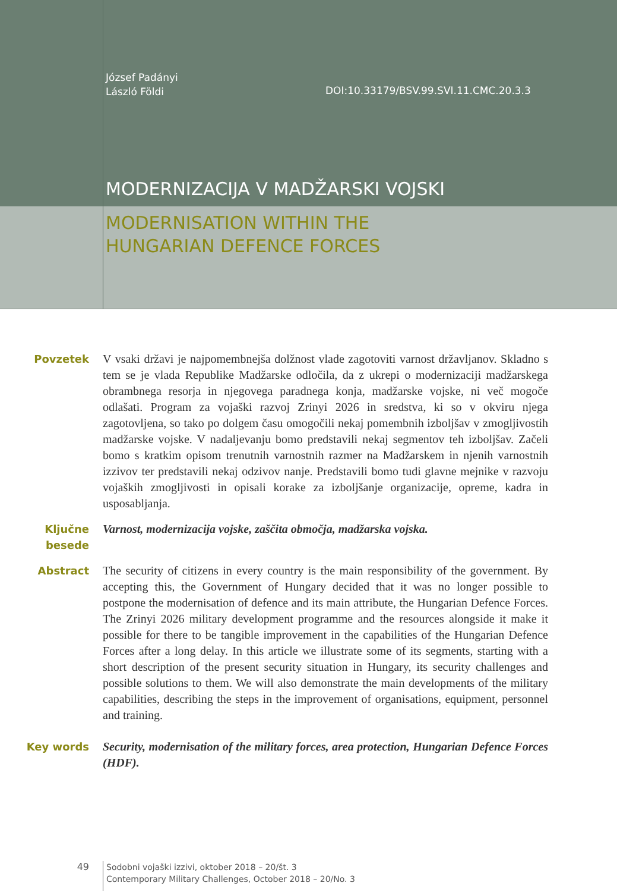József Padányi
László Földi
DOI:10.33179/BSV.99.SVI.11.CMC.20.3.3
MODERNIZACIJA V MADŽARSKI VOJSKI
MODERNISATION WITHIN THE
HUNGARIAN DEFENCE FORCES
Povzetek V vsaki državi je najpomembnejša dolžnost vlade zagotoviti varnost državljanov. Skladno s tem se je vlada Republike Madžarske odločila, da z ukrepi o modernizaciji madžarskega obrambnega resorja in njegovega paradnega konja, madžarske vojske, ni več mogoče odlašati. Program za vojaški razvoj Zrinyi 2026 in sredstva, ki so v okviru njega zagotovljena, so tako po dolgem času omogočili nekaj pomembnih izboljšav v zmogljivostih madžarske vojske. V nadaljevanju bomo predstavili nekaj segmentov teh izboljšav. Začeli bomo s kratkim opisom trenutnih varnostnih razmer na Madžarskem in njenih varnostnih izzivov ter predstavili nekaj odzivov nanje. Predstavili bomo tudi glavne mejnike v razvoju vojaških zmogljivosti in opisali korake za izboljšanje organizacije, opreme, kadra in usposabljanja.
Ključne besede
Varnost, modernizacija vojske, zaščita območja, madžarska vojska.
Abstract The security of citizens in every country is the main responsibility of the government. By accepting this, the Government of Hungary decided that it was no longer possible to postpone the modernisation of defence and its main attribute, the Hungarian Defence Forces. The Zrinyi 2026 military development programme and the resources alongside it make it possible for there to be tangible improvement in the capabilities of the Hungarian Defence Forces after a long delay. In this article we illustrate some of its segments, starting with a short description of the present security situation in Hungary, its security challenges and possible solutions to them. We will also demonstrate the main developments of the military capabilities, describing the steps in the improvement of organisations, equipment, personnel and training.
Key words Security, modernisation of the military forces, area protection, Hungarian Defence Forces (HDF).
49
Sodobni vojaški izzivi, oktober 2018 – 20/št. 3
Contemporary Military Challenges, October 2018 – 20/No. 3